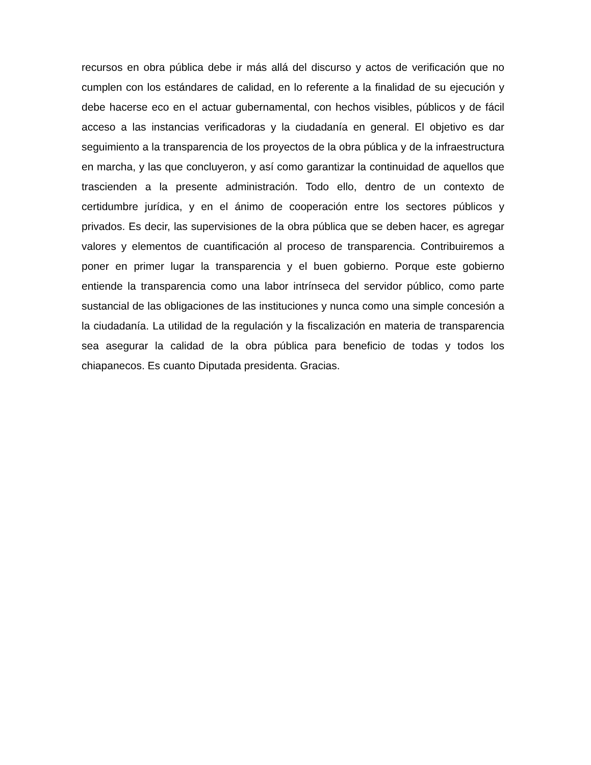recursos en obra pública debe ir más allá del discurso y actos de verificación que no cumplen con los estándares de calidad, en lo referente a la finalidad de su ejecución y debe hacerse eco en el actuar gubernamental, con hechos visibles, públicos y de fácil acceso a las instancias verificadoras y la ciudadanía en general. El objetivo es dar seguimiento a la transparencia de los proyectos de la obra pública y de la infraestructura en marcha, y las que concluyeron, y así como garantizar la continuidad de aquellos que trascienden a la presente administración. Todo ello, dentro de un contexto de certidumbre jurídica, y en el ánimo de cooperación entre los sectores públicos y privados. Es decir, las supervisiones de la obra pública que se deben hacer, es agregar valores y elementos de cuantificación al proceso de transparencia. Contribuiremos a poner en primer lugar la transparencia y el buen gobierno. Porque este gobierno entiende la transparencia como una labor intrínseca del servidor público, como parte sustancial de las obligaciones de las instituciones y nunca como una simple concesión a la ciudadanía. La utilidad de la regulación y la fiscalización en materia de transparencia sea asegurar la calidad de la obra pública para beneficio de todas y todos los chiapanecos. Es cuanto Diputada presidenta. Gracias.